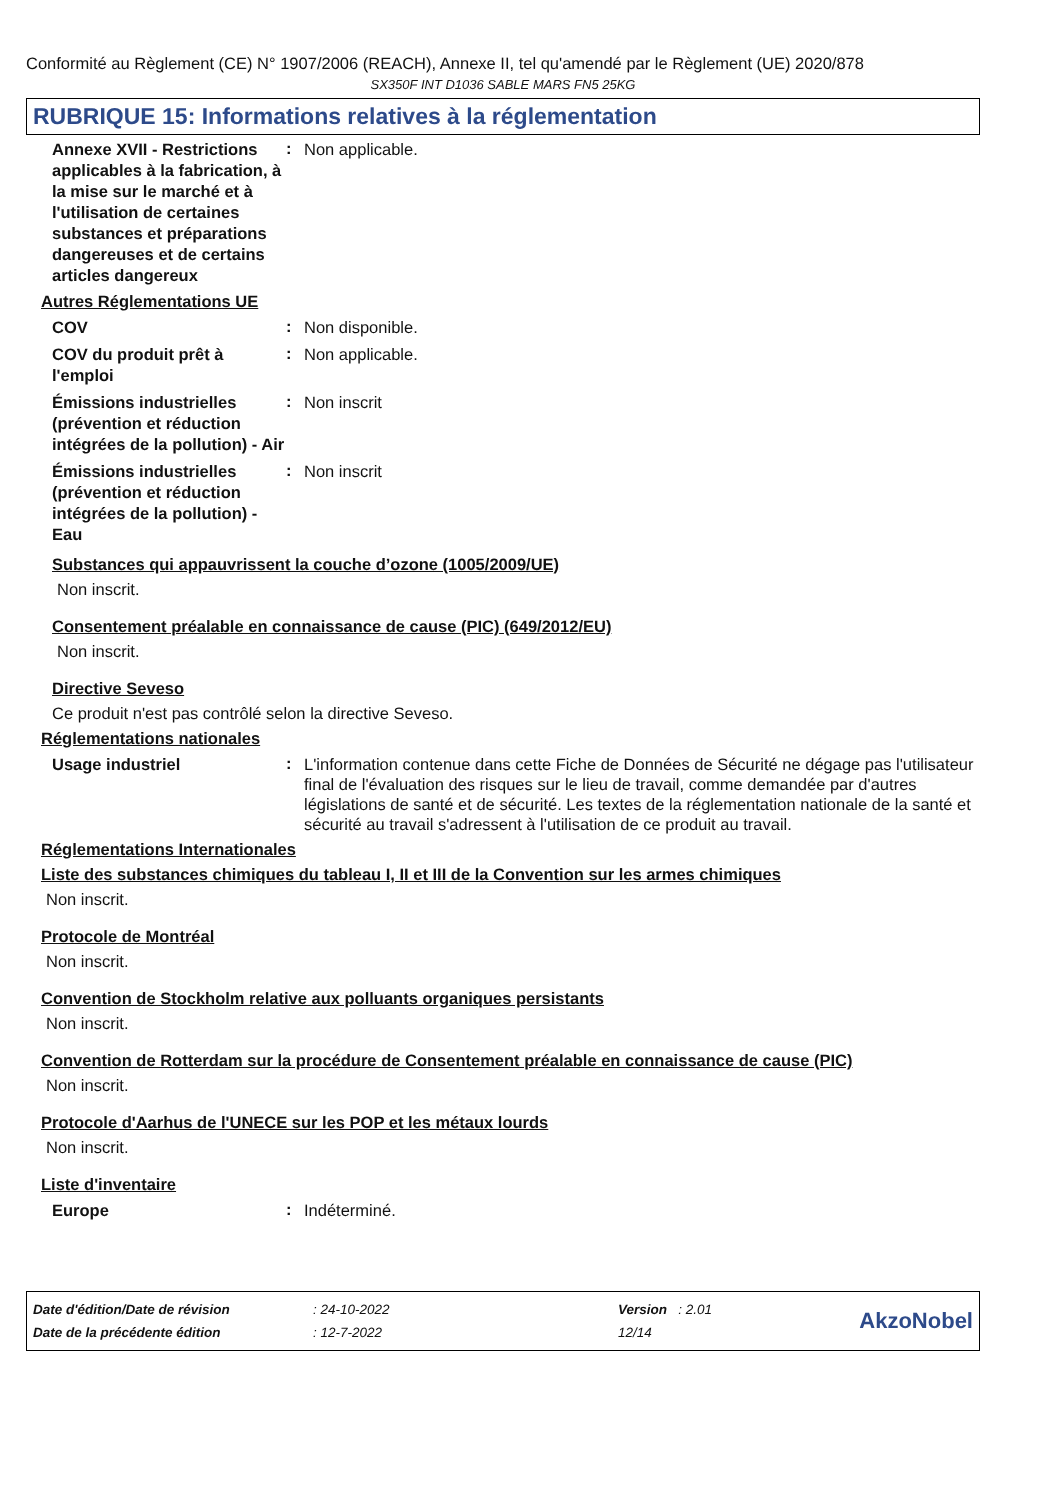Conformité au Règlement (CE) N° 1907/2006 (REACH), Annexe II, tel qu'amendé par le Règlement (UE) 2020/878
SX350F INT D1036 SABLE MARS FN5 25KG
RUBRIQUE 15: Informations relatives à la réglementation
Annexe XVII - Restrictions applicables à la fabrication, à la mise sur le marché et à l'utilisation de certaines substances et préparations dangereuses et de certains articles dangereux
:
Non applicable.
Autres Réglementations UE
COV
:
Non disponible.
COV du produit prêt à l'emploi
:
Non applicable.
Émissions industrielles (prévention et réduction intégrées de la pollution) - Air
:
Non inscrit
Émissions industrielles (prévention et réduction intégrées de la pollution) - Eau
:
Non inscrit
Substances qui appauvrissent la couche d’ozone (1005/2009/UE)
Non inscrit.
Consentement préalable en connaissance de cause (PIC) (649/2012/EU)
Non inscrit.
Directive Seveso
Ce produit n'est pas contrôlé selon la directive Seveso.
Réglementations nationales
Usage industriel
:
L'information contenue dans cette Fiche de Données de Sécurité ne dégage pas l'utilisateur final de l'évaluation des risques sur le lieu de travail, comme demandée par d'autres législations de santé et de sécurité. Les textes de la réglementation nationale de la santé et sécurité au travail s'adressent à l'utilisation de ce produit au travail.
Réglementations Internationales
Liste des substances chimiques du tableau I, II et III de la Convention sur les armes chimiques
Non inscrit.
Protocole de Montréal
Non inscrit.
Convention de Stockholm relative aux polluants organiques persistants
Non inscrit.
Convention de Rotterdam sur la procédure de Consentement préalable en connaissance de cause (PIC)
Non inscrit.
Protocole d'Aarhus de l'UNECE sur les POP et les métaux lourds
Non inscrit.
Liste d'inventaire
Europe
:
Indéterminé.
| Date d'édition/Date de révision | : 24-10-2022 | Version : 2.01 |
| Date de la précédente édition | : 12-7-2022 | 12/14 |
AkzoNobel